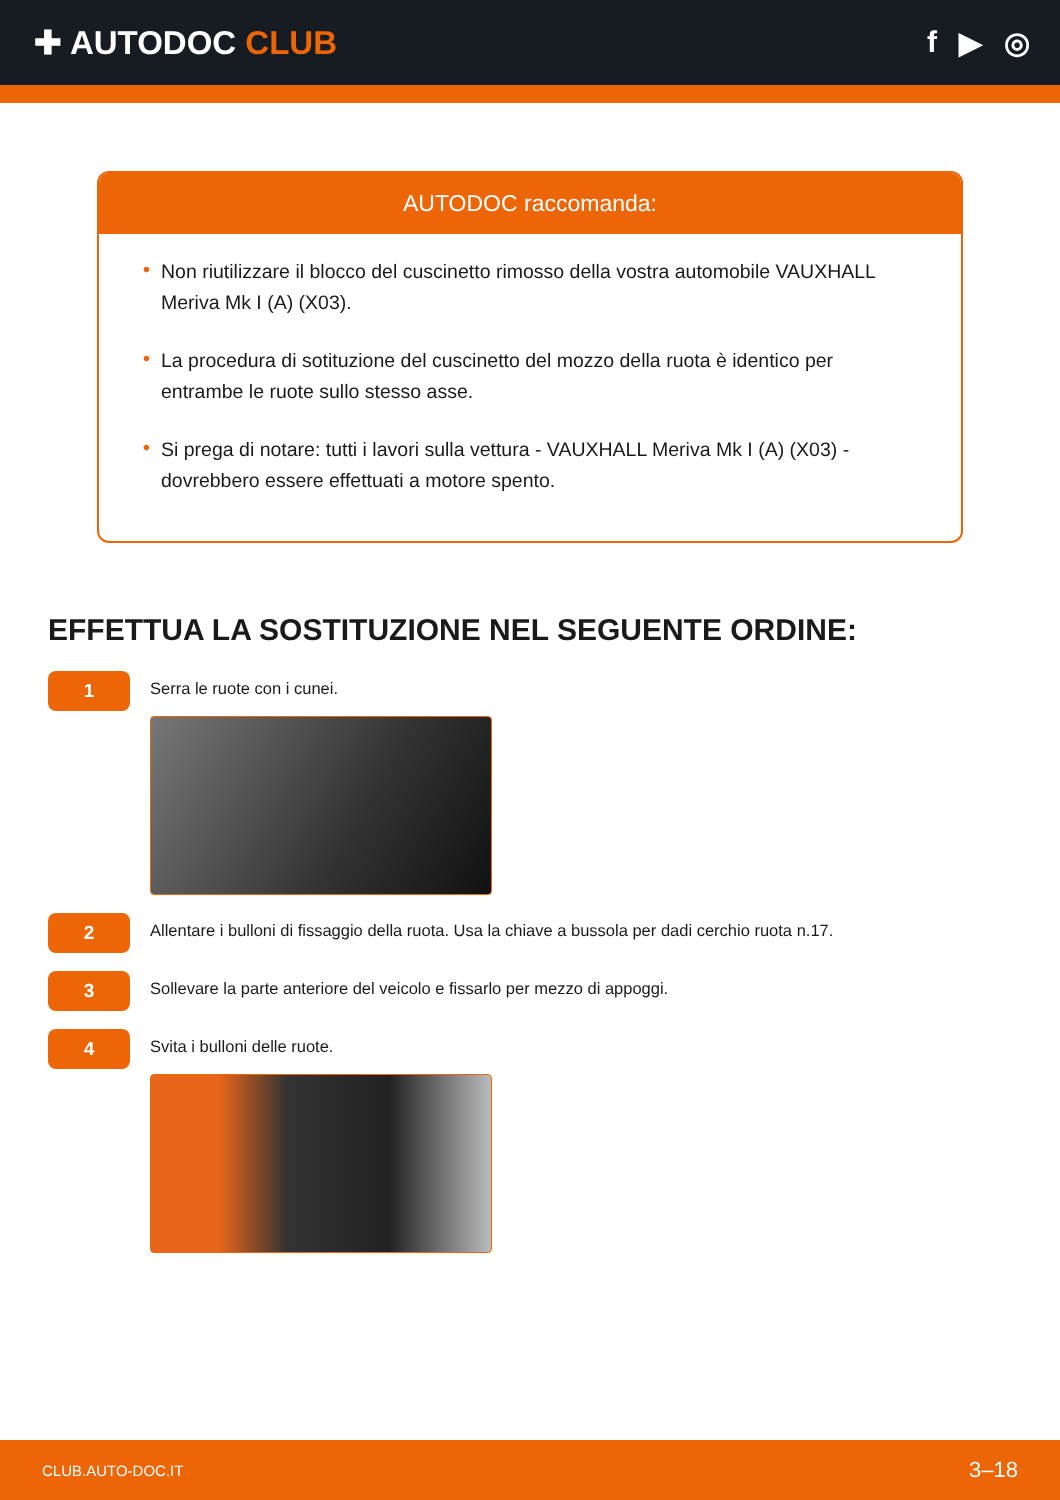✚ AUTODOC CLUB f ▶ ◎
AUTODOC raccomanda:
• Non riutilizzare il blocco del cuscinetto rimosso della vostra automobile VAUXHALL Meriva Mk I (A) (X03).
• La procedura di sotituzione del cuscinetto del mozzo della ruota è identico per entrambe le ruote sullo stesso asse.
• Si prega di notare: tutti i lavori sulla vettura - VAUXHALL Meriva Mk I (A) (X03) - dovrebbero essere effettuati a motore spento.
EFFETTUA LA SOSTITUZIONE NEL SEGUENTE ORDINE:
1
Serra le ruote con i cunei.
2
Allentare i bulloni di fissaggio della ruota. Usa la chiave a bussola per dadi cerchio ruota n.17.
3
Sollevare la parte anteriore del veicolo e fissarlo per mezzo di appoggi.
4
Svita i bulloni delle ruote.
CLUB.AUTO-DOC.IT 3–18